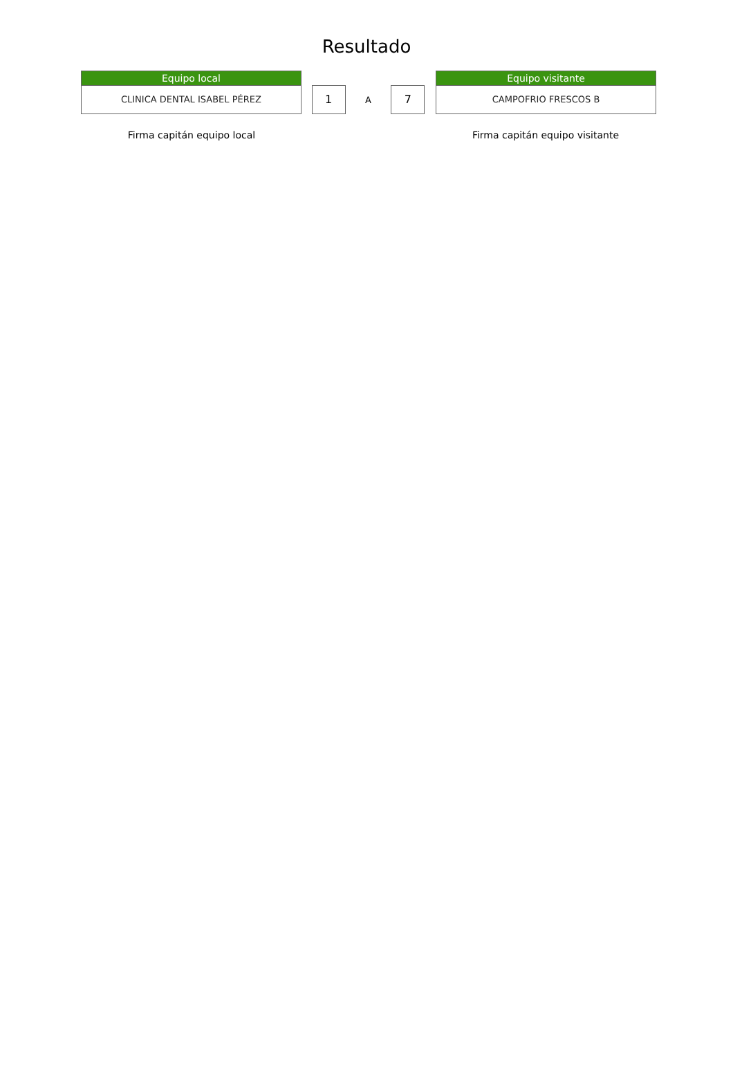Resultado
Equipo local
CLINICA DENTAL ISABEL PÉREZ
1
A
7
Equipo visitante
CAMPOFRIO FRESCOS B
Firma capitán equipo local Firma capitán equipo visitante